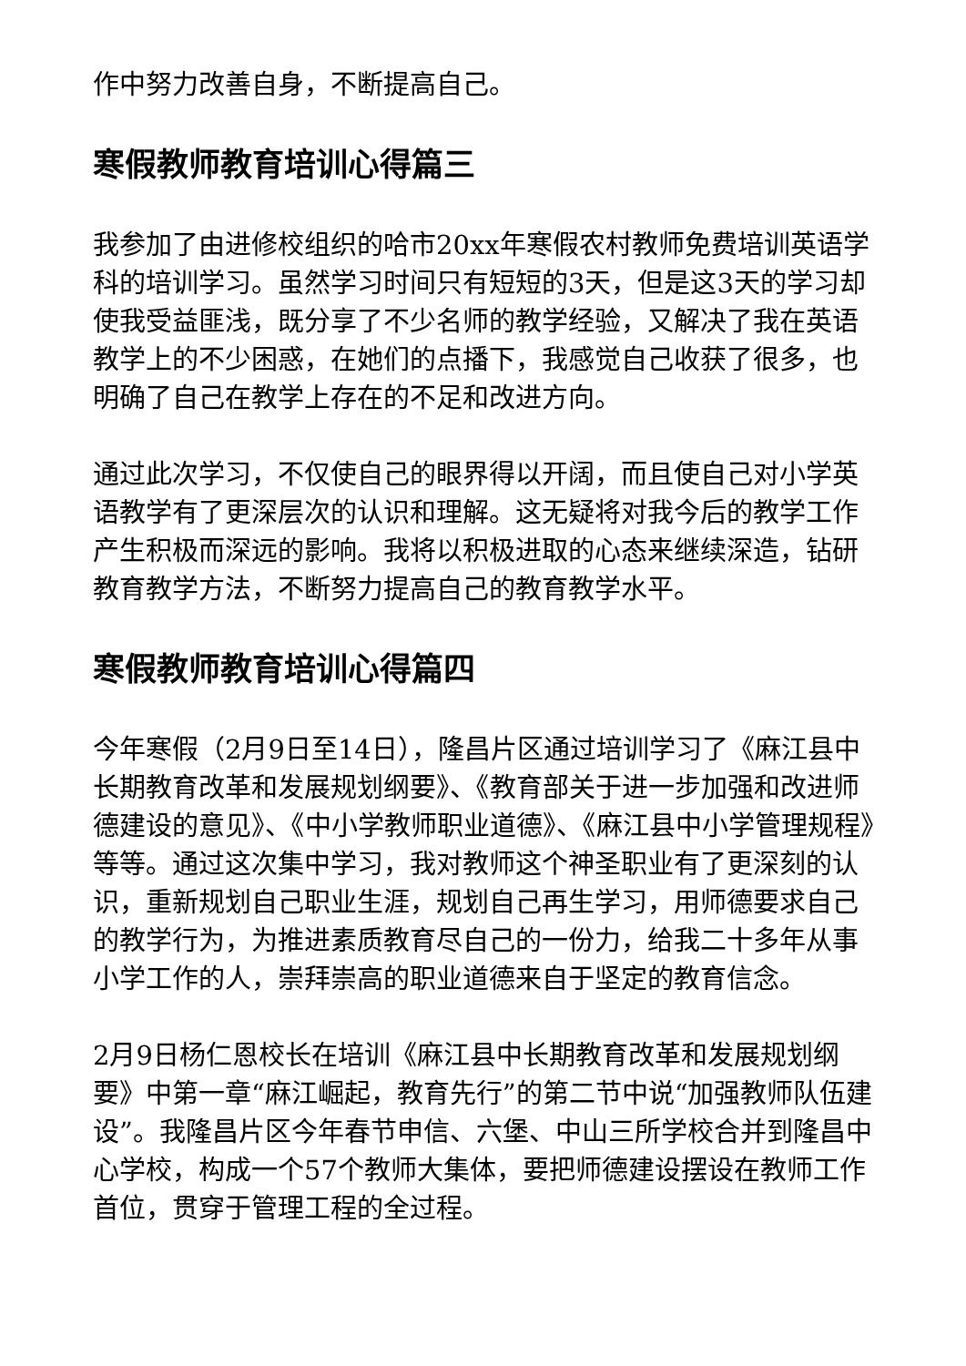作中努力改善自身，不断提高自己。
寒假教师教育培训心得篇三
我参加了由进修校组织的哈市20xx年寒假农村教师免费培训英语学科的培训学习。虽然学习时间只有短短的3天，但是这3天的学习却使我受益匪浅，既分享了不少名师的教学经验，又解决了我在英语教学上的不少困惑，在她们的点播下，我感觉自己收获了很多，也明确了自己在教学上存在的不足和改进方向。
通过此次学习，不仅使自己的眼界得以开阔，而且使自己对小学英语教学有了更深层次的认识和理解。这无疑将对我今后的教学工作产生积极而深远的影响。我将以积极进取的心态来继续深造，钻研教育教学方法，不断努力提高自己的教育教学水平。
寒假教师教育培训心得篇四
今年寒假（2月9日至14日），隆昌片区通过培训学习了《麻江县中长期教育改革和发展规划纲要》、《教育部关于进一步加强和改进师德建设的意见》、《中小学教师职业道德》、《麻江县中小学管理规程》等等。通过这次集中学习，我对教师这个神圣职业有了更深刻的认识，重新规划自己职业生涯，规划自己再生学习，用师德要求自己的教学行为，为推进素质教育尽自己的一份力，给我二十多年从事小学工作的人，崇拜崇高的职业道德来自于坚定的教育信念。
2月9日杨仁恩校长在培训《麻江县中长期教育改革和发展规划纲要》中第一章“麻江崛起，教育先行”的第二节中说“加强教师队伍建设”。我隆昌片区今年春节申信、六堡、中山三所学校合并到隆昌中心学校，构成一个57个教师大集体，要把师德建设摆设在教师工作首位，贯穿于管理工程的全过程。